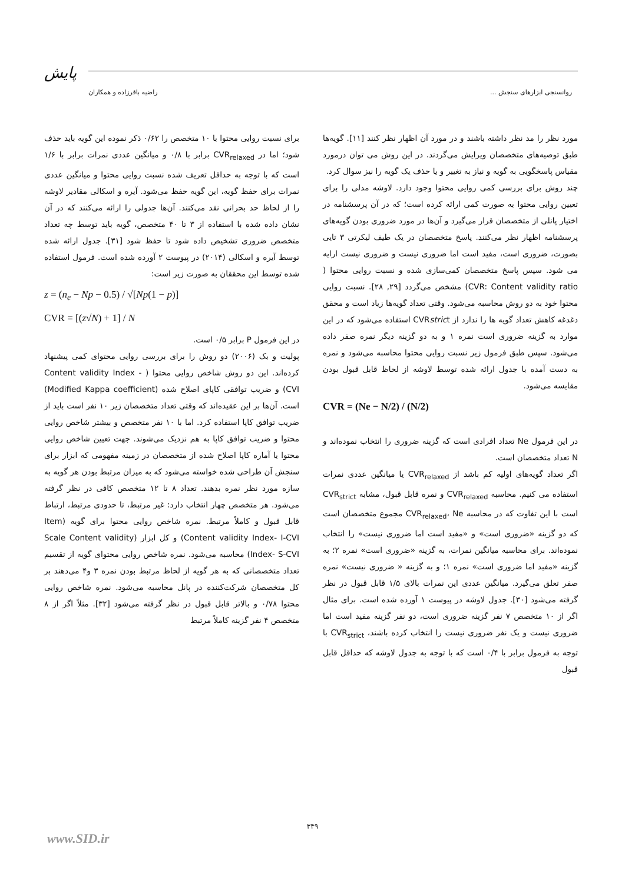پایش
روانسنجی ابزارهای سنجش ... راضیه باقرزاده و همکاران
مورد نظر را مد نظر داشته باشند و در مورد آن اظهار نظر کنند [۱۱]. گویه‌ها طبق توصیه‌های متخصصان ویرایش می‌گردند. در این روش می توان درمورد مقیاس پاسخگویی به گویه و نیاز به تغییر و یا حذف یک گویه را نیز سوال کرد.
چند روش برای بررسی کمی روایی محتوا وجود دارد. لاوشه مدلی را برای تعیین روایی محتوا به صورت کمی ارائه کرده است؛ که در آن پرسشنامه در اختیار پانلی از متخصصان قرار می‌گیرد و آن‌ها در مورد ضروری بودن گویه‌های پرسشنامه اظهار نظر می‌کنند. پاسخ متخصصان در یک طیف لیکرتی ۳ تایی بصورت، ضروری است، مفید است اما ضروری نیست و ضروری نیست ارایه می شود. سپس پاسخ متخصصان کمی‌سازی شده و نسبت روایی محتوا ( CVR: Content validity ratio) مشخص می‌گردد [۲۹, ۲۸]. نسبت روایی محتوا خود به دو روش محاسبه می‌شود. وقتی تعداد گویه‌ها زیاد است و محقق دغدغه کاهش تعداد گویه ها را ندارد از CVRstrict استفاده می‌شود که در این موارد به گزینه ضروری است نمره ۱ و به دو گزینه دیگر نمره صفر داده می‌شود. سپس طبق فرمول زیر نسبت روایی محتوا محاسبه می‌شود و نمره به دست آمده با جدول ارائه شده توسط لاوشه از لحاظ قابل قبول بودن مقایسه می‌شود.
CVR = (Ne − N/2) / (N/2)
در این فرمول Ne تعداد افرادی است که گزینه ضروری را انتخاب نموده‌اند و N تعداد متخصصان است.
اگر تعداد گویه‌های اولیه کم باشد از CVR<sub>relaxed</sub> یا میانگین عددی نمرات استفاده می کنیم. محاسبه CVR<sub>relaxed</sub> و نمره قابل قبول، مشابه CVR<sub>strict</sub> است با این تفاوت که در محاسبه CVR<sub>relaxed</sub>، Ne مجموع متخصصان است که دو گزینه «ضروری است» و «مفید است اما ضروری نیست» را انتخاب نموده‌اند. برای محاسبه میانگین نمرات، به گزینه «ضروری است» نمره ۲؛ به گزینه «مفید اما ضروری است» نمره ۱؛ و به گزینه « ضروری نیست» نمره صفر تعلق می‌گیرد. میانگین عددی این نمرات بالای ۱/۵ قابل قبول در نظر گرفته می‌شود [۳۰]. جدول لاوشه در پیوست ۱ آورده شده است. برای مثال اگر از ۱۰ متخصص ۷ نفر گزینه ضروری است، دو نفر گزینه مفید است اما ضروری نیست و یک نفر ضروری نیست را انتخاب کرده باشند، CVR<sub>strict</sub> با توجه به فرمول برابر با ۰/۴ است که با توجه به جدول لاوشه که حداقل قابل قبول
برای نسبت روایی محتوا با ۱۰ متخصص را ۰/۶۲ ذکر نموده این گویه باید حذف شود؛ اما در CVR<sub>relaxed</sub> برابر با ۰/۸ و میانگین عددی نمرات برابر با ۱/۶ است که با توجه به حداقل تعریف شده نسبت روایی محتوا و میانگین عددی نمرات برای حفظ گویه، این گویه حفظ می‌شود. آیره و اسکالی مقادیر لاوشه را از لحاظ حد بحرانی نقد می‌کنند. آن‌ها جدولی را ارائه می‌کنند که در آن نشان داده شده با استفاده از ۳ تا ۴۰ متخصص، گویه باید توسط چه تعداد متخصص ضروری تشخیص داده شود تا حفظ شود [۳۱]. جدول ارائه شده توسط آیره و اسکالی (۲۰۱۴) در پیوست ۲ آورده شده است. فرمول استفاده شده توسط این محققان به صورت زیر است:
z = (n<sub>e</sub> − Np − 0.5) / √[Np(1 − p)]
CVR = [(z√N) + 1] / N
در این فرمول P برابر ۰/۵ است.
پولیت و بک (۲۰۰۶) دو روش را برای بررسی روایی محتوای کمی پیشنهاد کرده‌اند. این دو روش شاخص روایی محتوا ( Content validity Index -CVI) و ضریب توافقی کاپای اصلاح شده (Modified Kappa coefficient) است. آن‌ها بر این عقیده‌اند که وقتی تعداد متخصصان زیر ۱۰ نفر است باید از ضریب توافق کاپا استفاده کرد. اما با ۱۰ نفر متخصص و بیشتر شاخص روایی محتوا و ضریب توافق کاپا به هم نزدیک می‌شوند. جهت تعیین شاخص روایی محتوا یا آماره کاپا اصلاح شده از متخصصان در زمینه مفهومی که ابزار برای سنجش آن طراحی شده خواسته می‌شود که به میزان مرتبط بودن هر گویه به سازه مورد نظر نمره بدهند. تعداد ۸ تا ۱۲ متخصص کافی در نظر گرفته می‌شود. هر متخصص چهار انتخاب دارد: غیر مرتبط، تا حدودی مرتبط، ارتباط قابل قبول و کاملاً مرتبط. نمره شاخص روایی محتوا برای گویه (Item Content validity Index- I-CVI) و کل ابزار (Scale Content validity Index- S-CVI) محاسبه می‌شود. نمره شاخص روایی محتوای گویه از تقسیم تعداد متخصصانی که به هر گویه از لحاظ مرتبط بودن نمره ۳ و۴ می‌دهند بر کل متخصصان شرکت‌کننده در پانل محاسبه می‌شود. نمره شاخص روایی محتوا ۰/۷۸ و بالاتر قابل قبول در نظر گرفته می‌شود [۳۲]. مثلاً اگر از ۸ متخصص ۴ نفر گزینه کاملاً مرتبط
۳۴۹
www.SID.ir